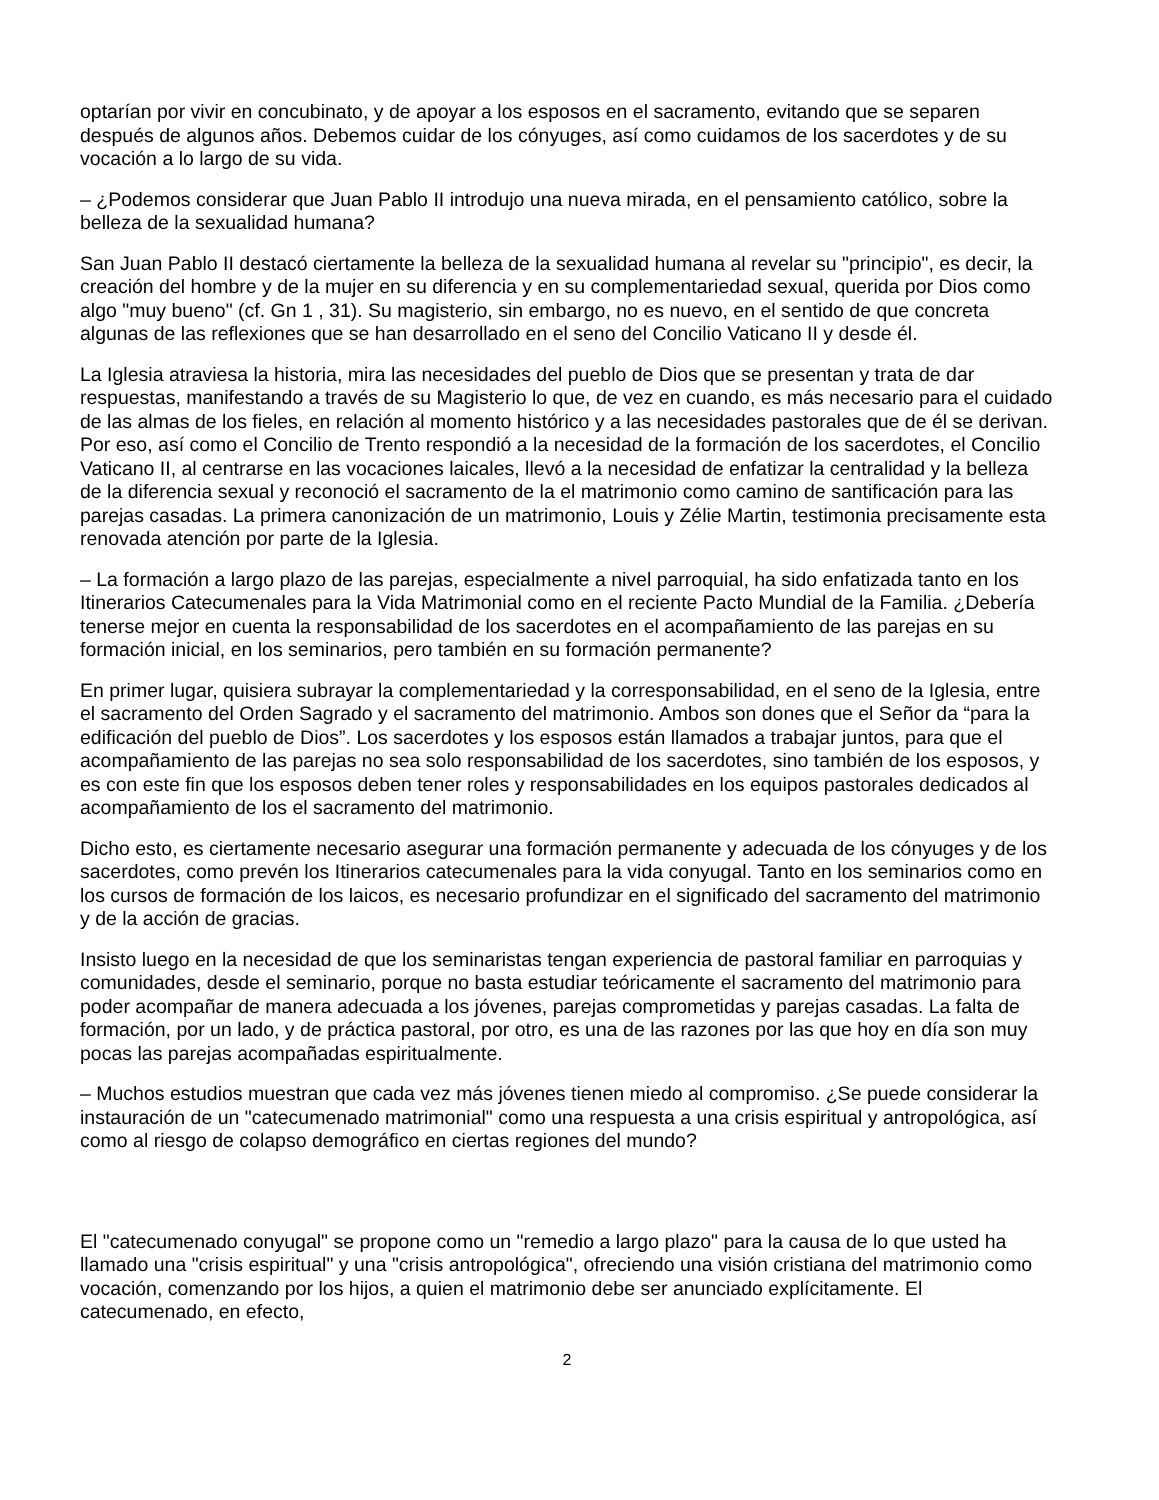optarían por vivir en concubinato, y de apoyar a los esposos en el sacramento, evitando que se separen después de algunos años. Debemos cuidar de los cónyuges, así como cuidamos de los sacerdotes y de su vocación a lo largo de su vida.
– ¿Podemos considerar que Juan Pablo II introdujo una nueva mirada, en el pensamiento católico, sobre la belleza de la sexualidad humana?
San Juan Pablo II destacó ciertamente la belleza de la sexualidad humana al revelar su "principio", es decir, la creación del hombre y de la mujer en su diferencia y en su complementariedad sexual, querida por Dios como algo "muy bueno" (cf. Gn 1 , 31). Su magisterio, sin embargo, no es nuevo, en el sentido de que concreta algunas de las reflexiones que se han desarrollado en el seno del Concilio Vaticano II y desde él.
La Iglesia atraviesa la historia, mira las necesidades del pueblo de Dios que se presentan y trata de dar respuestas, manifestando a través de su Magisterio lo que, de vez en cuando, es más necesario para el cuidado de las almas de los fieles, en relación al momento histórico y a las necesidades pastorales que de él se derivan. Por eso, así como el Concilio de Trento respondió a la necesidad de la formación de los sacerdotes, el Concilio Vaticano II, al centrarse en las vocaciones laicales, llevó a la necesidad de enfatizar la centralidad y la belleza de la diferencia sexual y reconoció el sacramento de la el matrimonio como camino de santificación para las parejas casadas. La primera canonización de un matrimonio, Louis y Zélie Martin, testimonia precisamente esta renovada atención por parte de la Iglesia.
– La formación a largo plazo de las parejas, especialmente a nivel parroquial, ha sido enfatizada tanto en los Itinerarios Catecumenales para la Vida Matrimonial como en el reciente Pacto Mundial de la Familia. ¿Debería tenerse mejor en cuenta la responsabilidad de los sacerdotes en el acompañamiento de las parejas en su formación inicial, en los seminarios, pero también en su formación permanente?
En primer lugar, quisiera subrayar la complementariedad y la corresponsabilidad, en el seno de la Iglesia, entre el sacramento del Orden Sagrado y el sacramento del matrimonio. Ambos son dones que el Señor da “para la edificación del pueblo de Dios”. Los sacerdotes y los esposos están llamados a trabajar juntos, para que el acompañamiento de las parejas no sea solo responsabilidad de los sacerdotes, sino también de los esposos, y es con este fin que los esposos deben tener roles y responsabilidades en los equipos pastorales dedicados al acompañamiento de los el sacramento del matrimonio.
Dicho esto, es ciertamente necesario asegurar una formación permanente y adecuada de los cónyuges y de los sacerdotes, como prevén los Itinerarios catecumenales para la vida conyugal. Tanto en los seminarios como en los cursos de formación de los laicos, es necesario profundizar en el significado del sacramento del matrimonio y de la acción de gracias.
Insisto luego en la necesidad de que los seminaristas tengan experiencia de pastoral familiar en parroquias y comunidades, desde el seminario, porque no basta estudiar teóricamente el sacramento del matrimonio para poder acompañar de manera adecuada a los jóvenes, parejas comprometidas y parejas casadas. La falta de formación, por un lado, y de práctica pastoral, por otro, es una de las razones por las que hoy en día son muy pocas las parejas acompañadas espiritualmente.
– Muchos estudios muestran que cada vez más jóvenes tienen miedo al compromiso. ¿Se puede considerar la instauración de un "catecumenado matrimonial" como una respuesta a una crisis espiritual y antropológica, así como al riesgo de colapso demográfico en ciertas regiones del mundo?
El "catecumenado conyugal" se propone como un "remedio a largo plazo" para la causa de lo que usted ha llamado una "crisis espiritual" y una "crisis antropológica", ofreciendo una visión cristiana del matrimonio como vocación, comenzando por los hijos, a quien el matrimonio debe ser anunciado explícitamente. El catecumenado, en efecto,
2